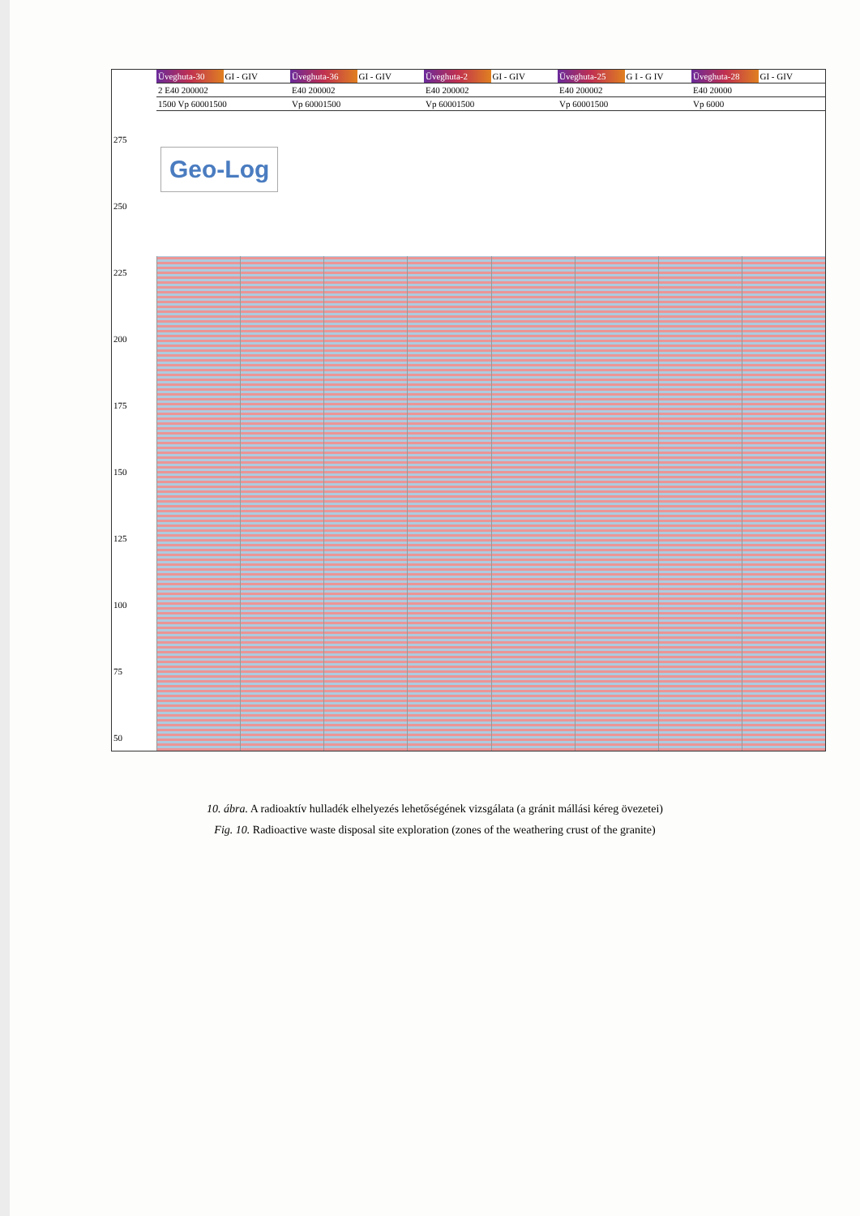Üveghuta-30 GI - GIV Üveghuta-36 GI - GIV Üveghuta-2 GI - GIV Üveghuta-25 G I - G IV Üveghuta-28 GI - GIV
2 E40 200002 E40 200002 E40 200002 E40 200002 E40 20000
1500 Vp 60001500 Vp 60001500 Vp 60001500 Vp 60001500 Vp 6000
275
250
225
200
175
150
125
100
75
50
Geo-Log
G I G II G III G IV
10. ábra. A radioaktív hulladék elhelyezés lehetőségének vizsgálata (a gránit mállási kéreg övezetei)
Fig. 10. Radioactive waste disposal site exploration (zones of the weathering crust of the granite)